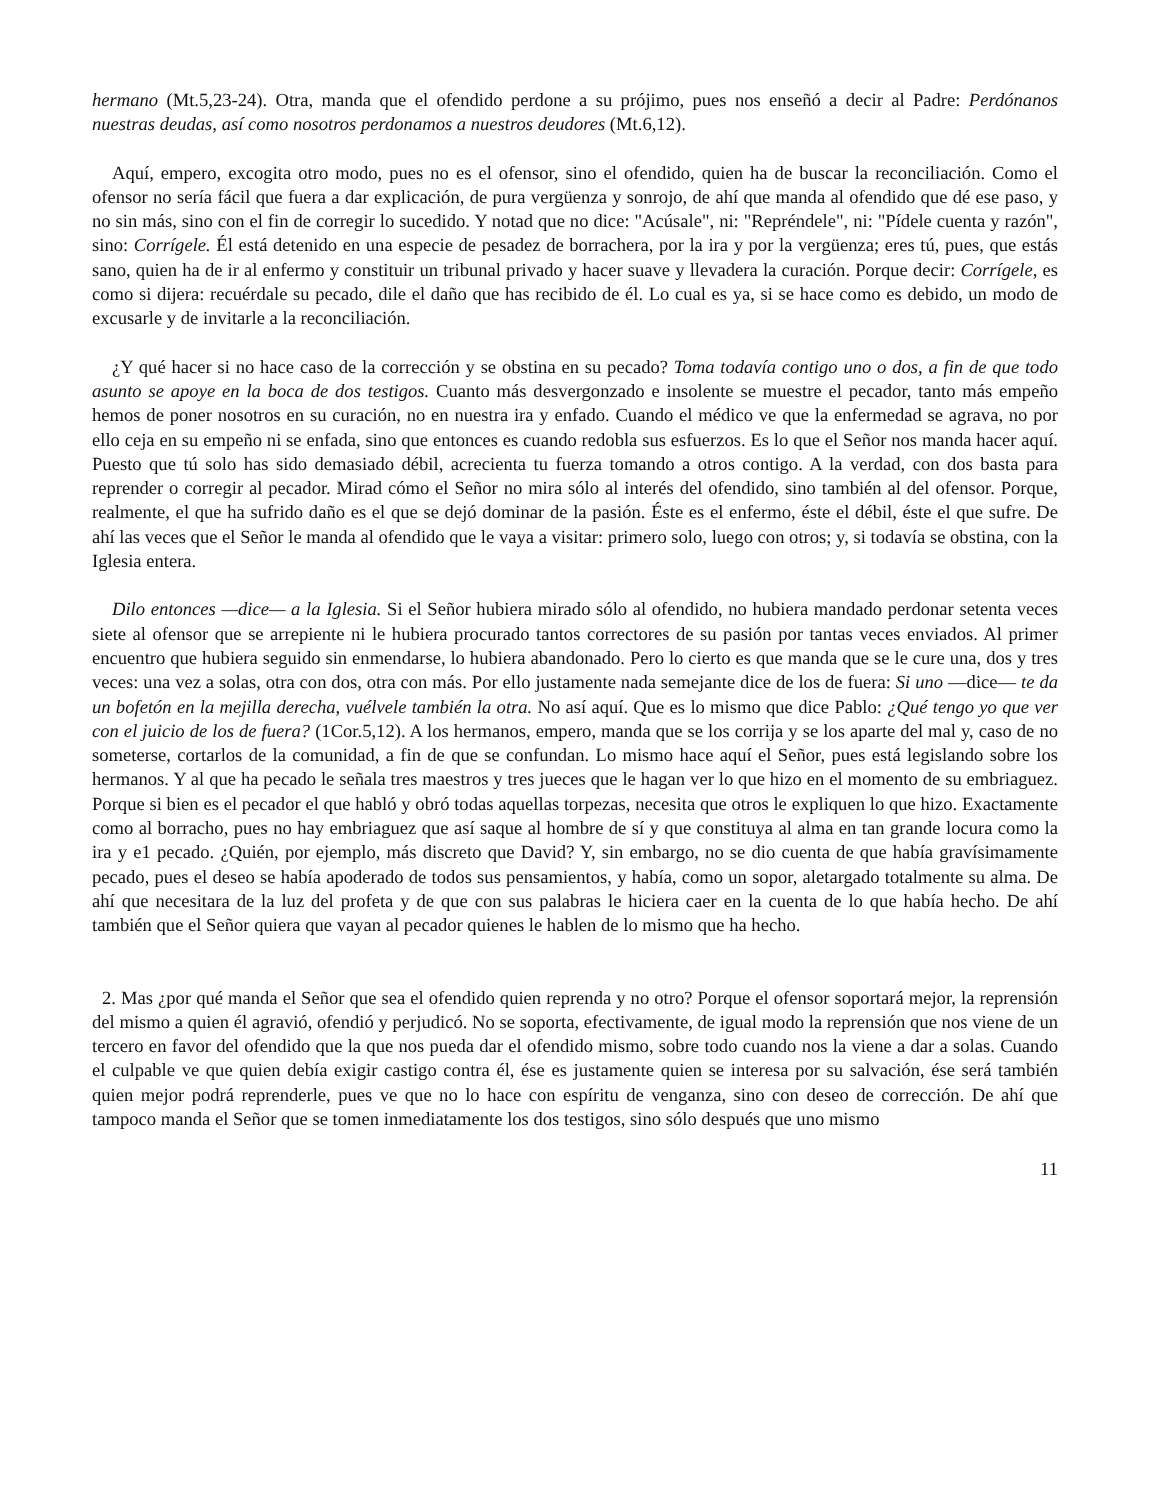hermano (Mt.5,23-24). Otra, manda que el ofendido perdone a su prójimo, pues nos enseñó a decir al Padre: Perdónanos nuestras deudas, así como nosotros perdonamos a nuestros deudores (Mt.6,12).
Aquí, empero, excogita otro modo, pues no es el ofensor, sino el ofendido, quien ha de buscar la reconciliación. Como el ofensor no sería fácil que fuera a dar explicación, de pura vergüenza y sonrojo, de ahí que manda al ofendido que dé ese paso, y no sin más, sino con el fin de corregir lo sucedido. Y notad que no dice: "Acúsale", ni: "Repréndele", ni: "Pídele cuenta y razón", sino: Corrígele. Él está detenido en una especie de pesadez de borrachera, por la ira y por la vergüenza; eres tú, pues, que estás sano, quien ha de ir al enfermo y constituir un tribunal privado y hacer suave y llevadera la curación. Porque decir: Corrígele, es como si dijera: recuérdale su pecado, dile el daño que has recibido de él. Lo cual es ya, si se hace como es debido, un modo de excusarle y de invitarle a la reconciliación.
¿Y qué hacer si no hace caso de la corrección y se obstina en su pecado? Toma todavía contigo uno o dos, a fin de que todo asunto se apoye en la boca de dos testigos. Cuanto más desvergonzado e insolente se muestre el pecador, tanto más empeño hemos de poner nosotros en su curación, no en nuestra ira y enfado. Cuando el médico ve que la enfermedad se agrava, no por ello ceja en su empeño ni se enfada, sino que entonces es cuando redobla sus esfuerzos. Es lo que el Señor nos manda hacer aquí. Puesto que tú solo has sido demasiado débil, acrecienta tu fuerza tomando a otros contigo. A la verdad, con dos basta para reprender o corregir al pecador. Mirad cómo el Señor no mira sólo al interés del ofendido, sino también al del ofensor. Porque, realmente, el que ha sufrido daño es el que se dejó dominar de la pasión. Éste es el enfermo, éste el débil, éste el que sufre. De ahí las veces que el Señor le manda al ofendido que le vaya a visitar: primero solo, luego con otros; y, si todavía se obstina, con la Iglesia entera.
Dilo entonces —dice— a la Iglesia. Si el Señor hubiera mirado sólo al ofendido, no hubiera mandado perdonar setenta veces siete al ofensor que se arrepiente ni le hubiera procurado tantos correctores de su pasión por tantas veces enviados. Al primer encuentro que hubiera seguido sin enmendarse, lo hubiera abandonado. Pero lo cierto es que manda que se le cure una, dos y tres veces: una vez a solas, otra con dos, otra con más. Por ello justamente nada semejante dice de los de fuera: Si uno —dice— te da un bofetón en la mejilla derecha, vuélvele también la otra. No así aquí. Que es lo mismo que dice Pablo: ¿Qué tengo yo que ver con el juicio de los de fuera? (1Cor.5,12). A los hermanos, empero, manda que se los corrija y se los aparte del mal y, caso de no someterse, cortarlos de la comunidad, a fin de que se confundan. Lo mismo hace aquí el Señor, pues está legislando sobre los hermanos. Y al que ha pecado le señala tres maestros y tres jueces que le hagan ver lo que hizo en el momento de su embriaguez. Porque si bien es el pecador el que habló y obró todas aquellas torpezas, necesita que otros le expliquen lo que hizo. Exactamente como al borracho, pues no hay embriaguez que así saque al hombre de sí y que constituya al alma en tan grande locura como la ira y e1 pecado. ¿Quién, por ejemplo, más discreto que David? Y, sin embargo, no se dio cuenta de que había gravísimamente pecado, pues el deseo se había apoderado de todos sus pensamientos, y había, como un sopor, aletargado totalmente su alma. De ahí que necesitara de la luz del profeta y de que con sus palabras le hiciera caer en la cuenta de lo que había hecho. De ahí también que el Señor quiera que vayan al pecador quienes le hablen de lo mismo que ha hecho.
2. Mas ¿por qué manda el Señor que sea el ofendido quien reprenda y no otro? Porque el ofensor soportará mejor, la reprensión del mismo a quien él agravió, ofendió y perjudicó. No se soporta, efectivamente, de igual modo la reprensión que nos viene de un tercero en favor del ofendido que la que nos pueda dar el ofendido mismo, sobre todo cuando nos la viene a dar a solas. Cuando el culpable ve que quien debía exigir castigo contra él, ése es justamente quien se interesa por su salvación, ése será también quien mejor podrá reprenderle, pues ve que no lo hace con espíritu de venganza, sino con deseo de corrección. De ahí que tampoco manda el Señor que se tomen inmediatamente los dos testigos, sino sólo después que uno mismo
11